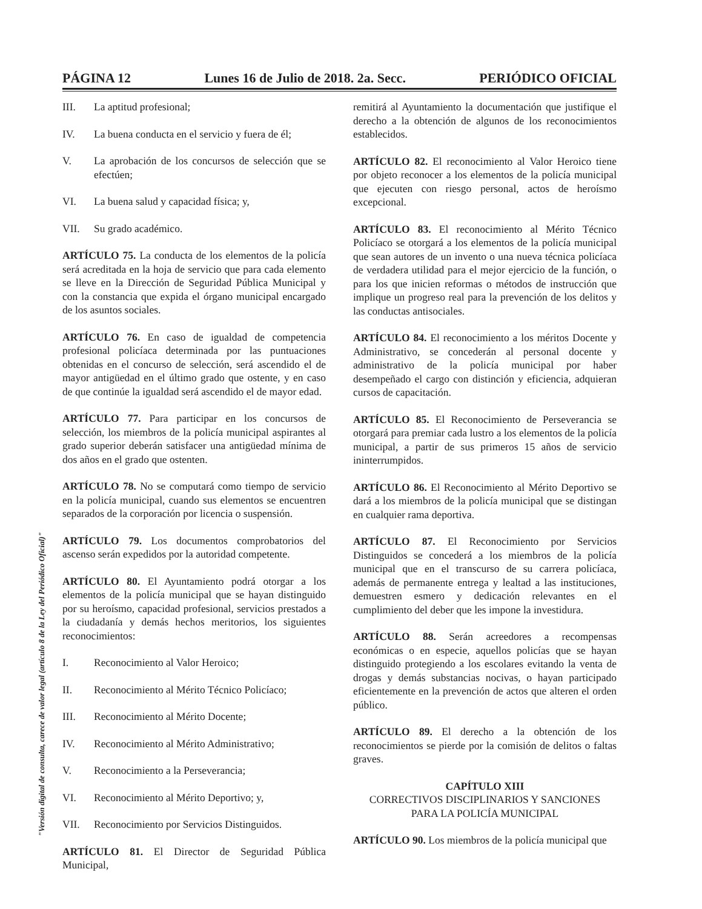PÁGINA 12 Lunes 16 de Julio de 2018. 2a. Secc. PERIÓDICO OFICIAL
III. La aptitud profesional;
IV. La buena conducta en el servicio y fuera de él;
V. La aprobación de los concursos de selección que se efectúen;
VI. La buena salud y capacidad física; y,
VII. Su grado académico.
ARTÍCULO 75. La conducta de los elementos de la policía será acreditada en la hoja de servicio que para cada elemento se lleve en la Dirección de Seguridad Pública Municipal y con la constancia que expida el órgano municipal encargado de los asuntos sociales.
ARTÍCULO 76. En caso de igualdad de competencia profesional policíaca determinada por las puntuaciones obtenidas en el concurso de selección, será ascendido el de mayor antigüedad en el último grado que ostente, y en caso de que continúe la igualdad será ascendido el de mayor edad.
ARTÍCULO 77. Para participar en los concursos de selección, los miembros de la policía municipal aspirantes al grado superior deberán satisfacer una antigüedad mínima de dos años en el grado que ostenten.
ARTÍCULO 78. No se computará como tiempo de servicio en la policía municipal, cuando sus elementos se encuentren separados de la corporación por licencia o suspensión.
ARTÍCULO 79. Los documentos comprobatorios del ascenso serán expedidos por la autoridad competente.
ARTÍCULO 80. El Ayuntamiento podrá otorgar a los elementos de la policía municipal que se hayan distinguido por su heroísmo, capacidad profesional, servicios prestados a la ciudadanía y demás hechos meritorios, los siguientes reconocimientos:
I. Reconocimiento al Valor Heroico;
II. Reconocimiento al Mérito Técnico Policíaco;
III. Reconocimiento al Mérito Docente;
IV. Reconocimiento al Mérito Administrativo;
V. Reconocimiento a la Perseverancia;
VI. Reconocimiento al Mérito Deportivo; y,
VII. Reconocimiento por Servicios Distinguidos.
ARTÍCULO 81. El Director de Seguridad Pública Municipal,
remitirá al Ayuntamiento la documentación que justifique el derecho a la obtención de algunos de los reconocimientos establecidos.
ARTÍCULO 82. El reconocimiento al Valor Heroico tiene por objeto reconocer a los elementos de la policía municipal que ejecuten con riesgo personal, actos de heroísmo excepcional.
ARTÍCULO 83. El reconocimiento al Mérito Técnico Policíaco se otorgará a los elementos de la policía municipal que sean autores de un invento o una nueva técnica policíaca de verdadera utilidad para el mejor ejercicio de la función, o para los que inicien reformas o métodos de instrucción que implique un progreso real para la prevención de los delitos y las conductas antisociales.
ARTÍCULO 84. El reconocimiento a los méritos Docente y Administrativo, se concederán al personal docente y administrativo de la policía municipal por haber desempeñado el cargo con distinción y eficiencia, adquieran cursos de capacitación.
ARTÍCULO 85. El Reconocimiento de Perseverancia se otorgará para premiar cada lustro a los elementos de la policía municipal, a partir de sus primeros 15 años de servicio ininterrumpidos.
ARTÍCULO 86. El Reconocimiento al Mérito Deportivo se dará a los miembros de la policía municipal que se distingan en cualquier rama deportiva.
ARTÍCULO 87. El Reconocimiento por Servicios Distinguidos se concederá a los miembros de la policía municipal que en el transcurso de su carrera policíaca, además de permanente entrega y lealtad a las instituciones, demuestren esmero y dedicación relevantes en el cumplimiento del deber que les impone la investidura.
ARTÍCULO 88. Serán acreedores a recompensas económicas o en especie, aquellos policías que se hayan distinguido protegiendo a los escolares evitando la venta de drogas y demás substancias nocivas, o hayan participado eficientemente en la prevención de actos que alteren el orden público.
ARTÍCULO 89. El derecho a la obtención de los reconocimientos se pierde por la comisión de delitos o faltas graves.
CAPÍTULO XIII
CORRECTIVOS DISCIPLINARIOS Y SANCIONES
PARA LA POLICÍA MUNICIPAL
ARTÍCULO 90. Los miembros de la policía municipal que
"Versión digital de consulta, carece de valor legal (artículo 8 de la Ley del Periódico Oficial)"